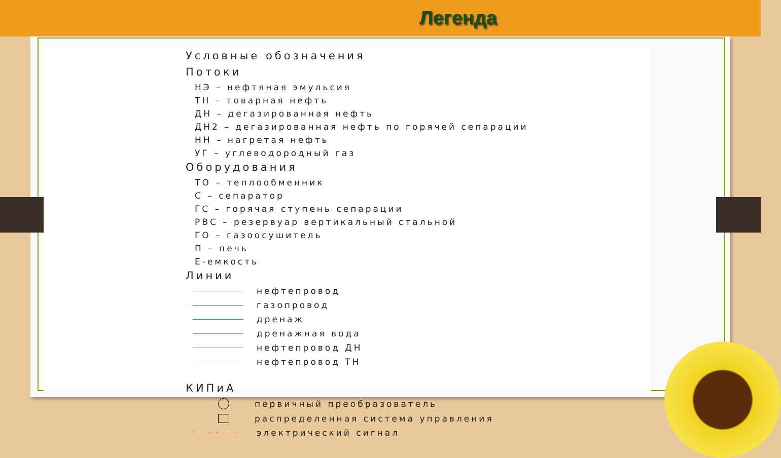Легенда
Условные обозначения
Потоки
НЭ – нефтяная эмульсия
ТН – товарная нефть
ДН – дегазированная нефть
ДН2 – дегазированная нефть по горячей сепарации
НН – нагретая нефть
УГ – углеводородный газ
Оборудования
ТО – теплообменник
С – сепаратор
ГС – горячая ступень сепарации
РВС – резервуар вертикальный стальной
ГО – газоосушитель
П – печь
Е-емкость
Линии
нефтепровод
газопровод
дренаж
дренажная вода
нефтепровод ДН
нефтепровод ТН
КИПиА
первичный преобразователь
распределенная система управления
электрический сигнал